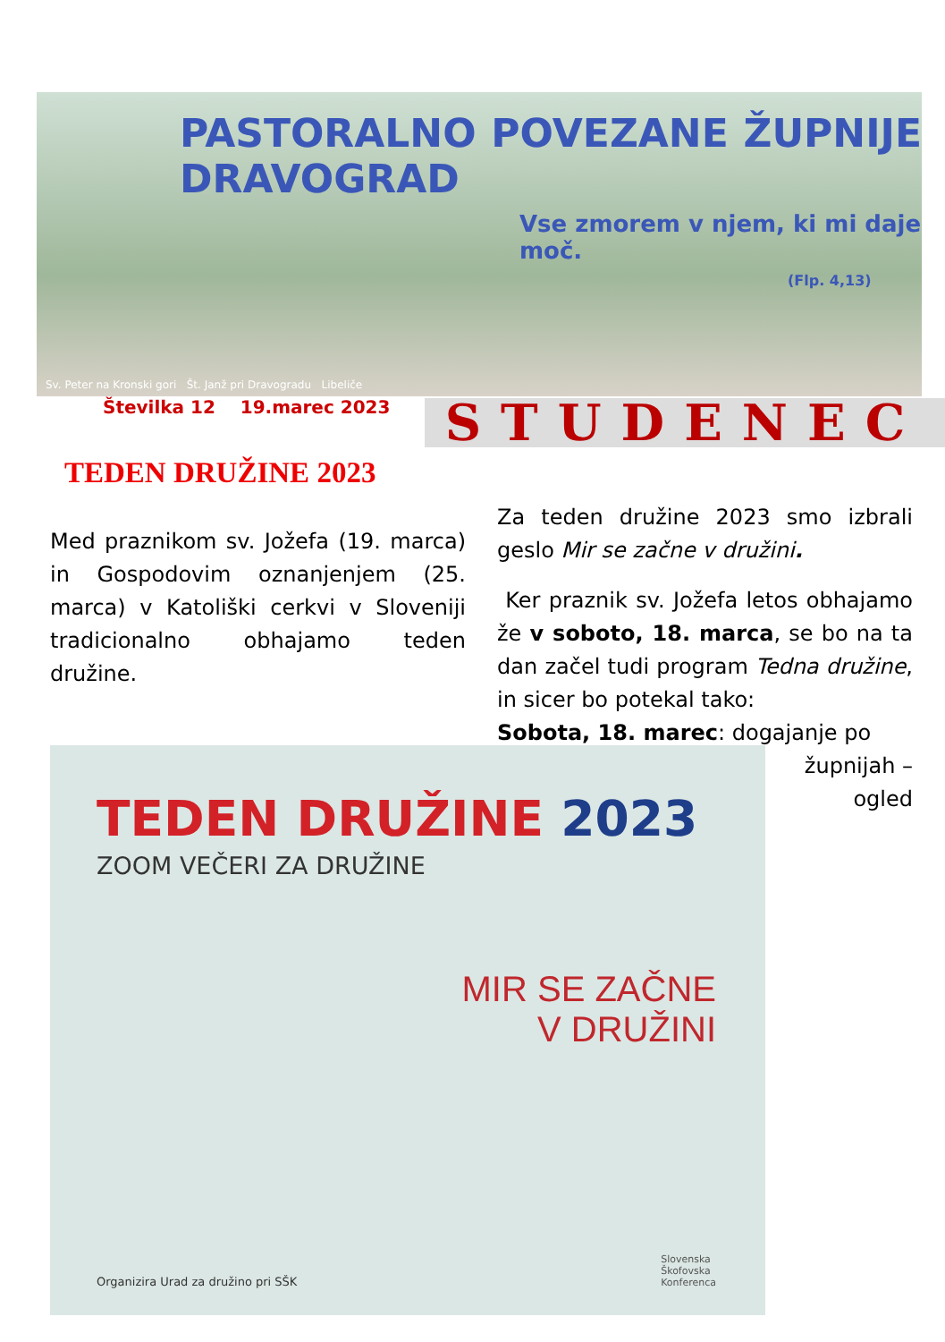PASTORALNO POVEZANE ŽUPNIJE DRAVOGRAD
Vse zmorem v njem, ki mi daje moč.
(Flp. 4,13)
Sv. Peter na Kronski gori Št. Janž pri Dravogradu Libeliče
Številka 12 19.marec 2023 STUDENEC
TEDEN DRUŽINE 2023
Med praznikom sv. Jožefa (19. marca) in Gospodovim oznanjenjem (25. marca) v Katoliški cerkvi v Sloveniji tradicionalno obhajamo teden družine.
Za teden družine 2023 smo izbrali geslo Mir se začne v družini.
Ker praznik sv. Jožefa letos obhajamo že v soboto, 18. marca, se bo na ta dan začel tudi program Tedna družine, in sicer bo potekal tako:
Sobota, 18. marec: dogajanje po
župnijah –
ogled
TEDEN DRUŽINE 2023
ZOOM VEČERI ZA DRUŽINE
MIR SE ZAČNE
V DRUŽINI
Organizira Urad za družino pri SŠK
Slovenska
Škofovska
Konferenca